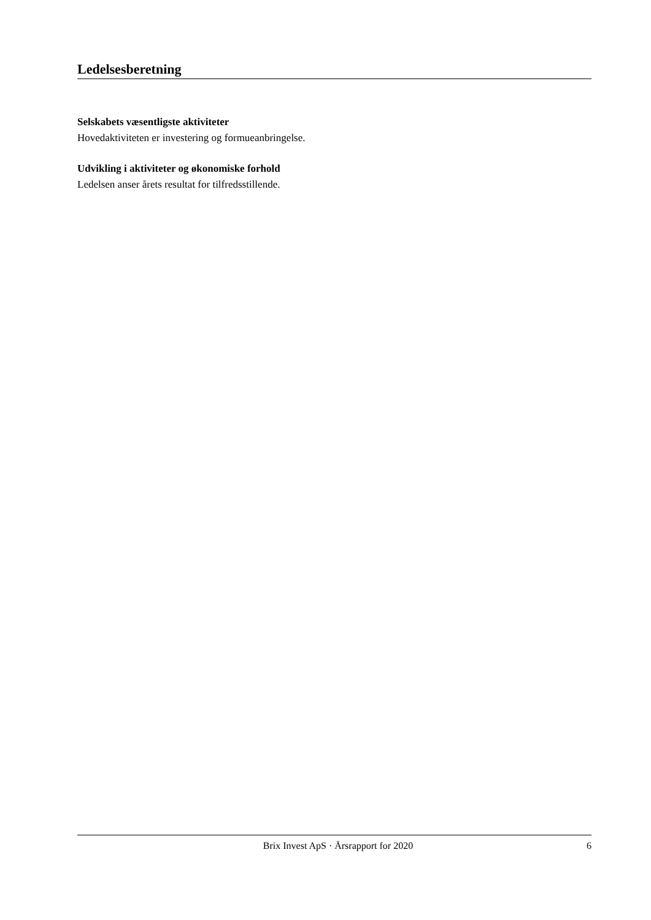Ledelsesberetning
Selskabets væsentligste aktiviteter
Hovedaktiviteten er investering og formueanbringelse.
Udvikling i aktiviteter og økonomiske forhold
Ledelsen anser årets resultat for tilfredsstillende.
Brix Invest ApS · Årsrapport for 2020 6